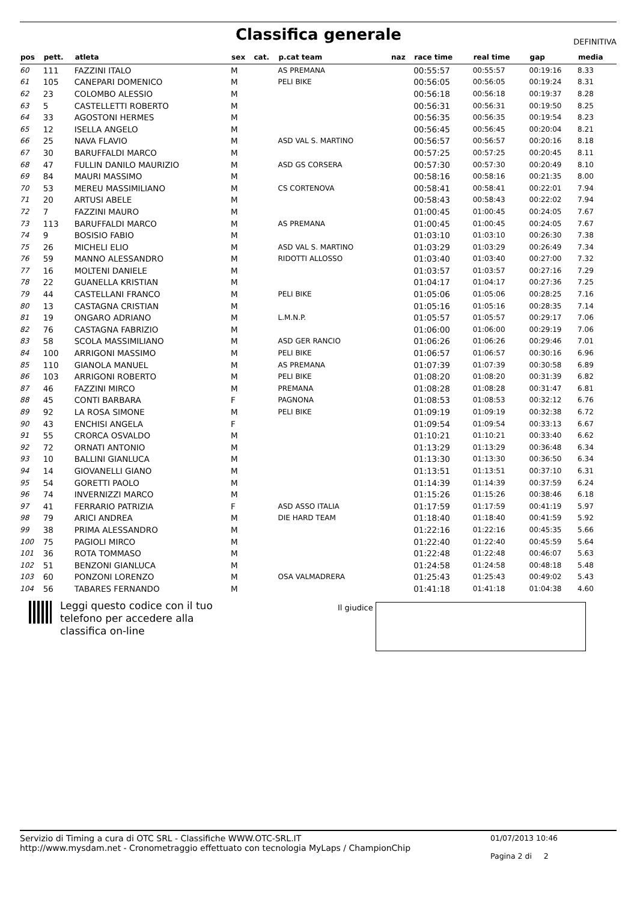Classifica generale
DEFINITIVA
| pos | pett. | atleta | sex | cat. | p.cat team | naz | race time | real time | gap | media |
| --- | --- | --- | --- | --- | --- | --- | --- | --- | --- | --- |
| 60 | 111 | FAZZINI ITALO | M | | AS PREMANA | | 00:55:57 | 00:55:57 | 00:19:16 | 8.33 |
| 61 | 105 | CANEPARI DOMENICO | M | | PELI BIKE | | 00:56:05 | 00:56:05 | 00:19:24 | 8.31 |
| 62 | 23 | COLOMBO ALESSIO | M | | | | 00:56:18 | 00:56:18 | 00:19:37 | 8.28 |
| 63 | 5 | CASTELLETTI ROBERTO | M | | | | 00:56:31 | 00:56:31 | 00:19:50 | 8.25 |
| 64 | 33 | AGOSTONI HERMES | M | | | | 00:56:35 | 00:56:35 | 00:19:54 | 8.23 |
| 65 | 12 | ISELLA ANGELO | M | | | | 00:56:45 | 00:56:45 | 00:20:04 | 8.21 |
| 66 | 25 | NAVA FLAVIO | M | | ASD VAL S. MARTINO | | 00:56:57 | 00:56:57 | 00:20:16 | 8.18 |
| 67 | 30 | BARUFFALDI MARCO | M | | | | 00:57:25 | 00:57:25 | 00:20:45 | 8.11 |
| 68 | 47 | FULLIN DANILO MAURIZIO | M | | ASD GS CORSERA | | 00:57:30 | 00:57:30 | 00:20:49 | 8.10 |
| 69 | 84 | MAURI MASSIMO | M | | | | 00:58:16 | 00:58:16 | 00:21:35 | 8.00 |
| 70 | 53 | MEREU MASSIMILIANO | M | | CS CORTENOVA | | 00:58:41 | 00:58:41 | 00:22:01 | 7.94 |
| 71 | 20 | ARTUSI ABELE | M | | | | 00:58:43 | 00:58:43 | 00:22:02 | 7.94 |
| 72 | 7 | FAZZINI MAURO | M | | | | 01:00:45 | 01:00:45 | 00:24:05 | 7.67 |
| 73 | 113 | BARUFFALDI MARCO | M | | AS PREMANA | | 01:00:45 | 01:00:45 | 00:24:05 | 7.67 |
| 74 | 9 | BOSISIO FABIO | M | | | | 01:03:10 | 01:03:10 | 00:26:30 | 7.38 |
| 75 | 26 | MICHELI ELIO | M | | ASD VAL S. MARTINO | | 01:03:29 | 01:03:29 | 00:26:49 | 7.34 |
| 76 | 59 | MANNO ALESSANDRO | M | | RIDOTTI ALLOSSO | | 01:03:40 | 01:03:40 | 00:27:00 | 7.32 |
| 77 | 16 | MOLTENI DANIELE | M | | | | 01:03:57 | 01:03:57 | 00:27:16 | 7.29 |
| 78 | 22 | GUANELLA KRISTIAN | M | | | | 01:04:17 | 01:04:17 | 00:27:36 | 7.25 |
| 79 | 44 | CASTELLANI FRANCO | M | | PELI BIKE | | 01:05:06 | 01:05:06 | 00:28:25 | 7.16 |
| 80 | 13 | CASTAGNA CRISTIAN | M | | | | 01:05:16 | 01:05:16 | 00:28:35 | 7.14 |
| 81 | 19 | ONGARO ADRIANO | M | | L.M.N.P. | | 01:05:57 | 01:05:57 | 00:29:17 | 7.06 |
| 82 | 76 | CASTAGNA FABRIZIO | M | | | | 01:06:00 | 01:06:00 | 00:29:19 | 7.06 |
| 83 | 58 | SCOLA MASSIMILIANO | M | | ASD GER RANCIO | | 01:06:26 | 01:06:26 | 00:29:46 | 7.01 |
| 84 | 100 | ARRIGONI MASSIMO | M | | PELI BIKE | | 01:06:57 | 01:06:57 | 00:30:16 | 6.96 |
| 85 | 110 | GIANOLA MANUEL | M | | AS PREMANA | | 01:07:39 | 01:07:39 | 00:30:58 | 6.89 |
| 86 | 103 | ARRIGONI ROBERTO | M | | PELI BIKE | | 01:08:20 | 01:08:20 | 00:31:39 | 6.82 |
| 87 | 46 | FAZZINI MIRCO | M | | PREMANA | | 01:08:28 | 01:08:28 | 00:31:47 | 6.81 |
| 88 | 45 | CONTI BARBARA | F | | PAGNONA | | 01:08:53 | 01:08:53 | 00:32:12 | 6.76 |
| 89 | 92 | LA ROSA SIMONE | M | | PELI BIKE | | 01:09:19 | 01:09:19 | 00:32:38 | 6.72 |
| 90 | 43 | ENCHISI ANGELA | F | | | | 01:09:54 | 01:09:54 | 00:33:13 | 6.67 |
| 91 | 55 | CRORCA OSVALDO | M | | | | 01:10:21 | 01:10:21 | 00:33:40 | 6.62 |
| 92 | 72 | ORNATI ANTONIO | M | | | | 01:13:29 | 01:13:29 | 00:36:48 | 6.34 |
| 93 | 10 | BALLINI GIANLUCA | M | | | | 01:13:30 | 01:13:30 | 00:36:50 | 6.34 |
| 94 | 14 | GIOVANELLI GIANO | M | | | | 01:13:51 | 01:13:51 | 00:37:10 | 6.31 |
| 95 | 54 | GORETTI PAOLO | M | | | | 01:14:39 | 01:14:39 | 00:37:59 | 6.24 |
| 96 | 74 | INVERNIZZI MARCO | M | | | | 01:15:26 | 01:15:26 | 00:38:46 | 6.18 |
| 97 | 41 | FERRARIO PATRIZIA | F | | ASD ASSO ITALIA | | 01:17:59 | 01:17:59 | 00:41:19 | 5.97 |
| 98 | 79 | ARICI ANDREA | M | | DIE HARD TEAM | | 01:18:40 | 01:18:40 | 00:41:59 | 5.92 |
| 99 | 38 | PRIMA ALESSANDRO | M | | | | 01:22:16 | 01:22:16 | 00:45:35 | 5.66 |
| 100 | 75 | PAGIOLI MIRCO | M | | | | 01:22:40 | 01:22:40 | 00:45:59 | 5.64 |
| 101 | 36 | ROTA TOMMASO | M | | | | 01:22:48 | 01:22:48 | 00:46:07 | 5.63 |
| 102 | 51 | BENZONI GIANLUCA | M | | | | 01:24:58 | 01:24:58 | 00:48:18 | 5.48 |
| 103 | 60 | PONZONI LORENZO | M | | OSA VALMADRERA | | 01:25:43 | 01:25:43 | 00:49:02 | 5.43 |
| 104 | 56 | TABARES FERNANDO | M | | | | 01:41:18 | 01:41:18 | 01:04:38 | 4.60 |
Leggi questo codice con il tuo telefono per accedere alla classifica on-line
Il giudice
Servizio di Timing a cura di OTC SRL - Classifiche WWW.OTC-SRL.IT
http://www.mysdam.net - Cronometraggio effettuato con tecnologia MyLaps / ChampionChip
01/07/2013 10:46
Pagina 2 di 2